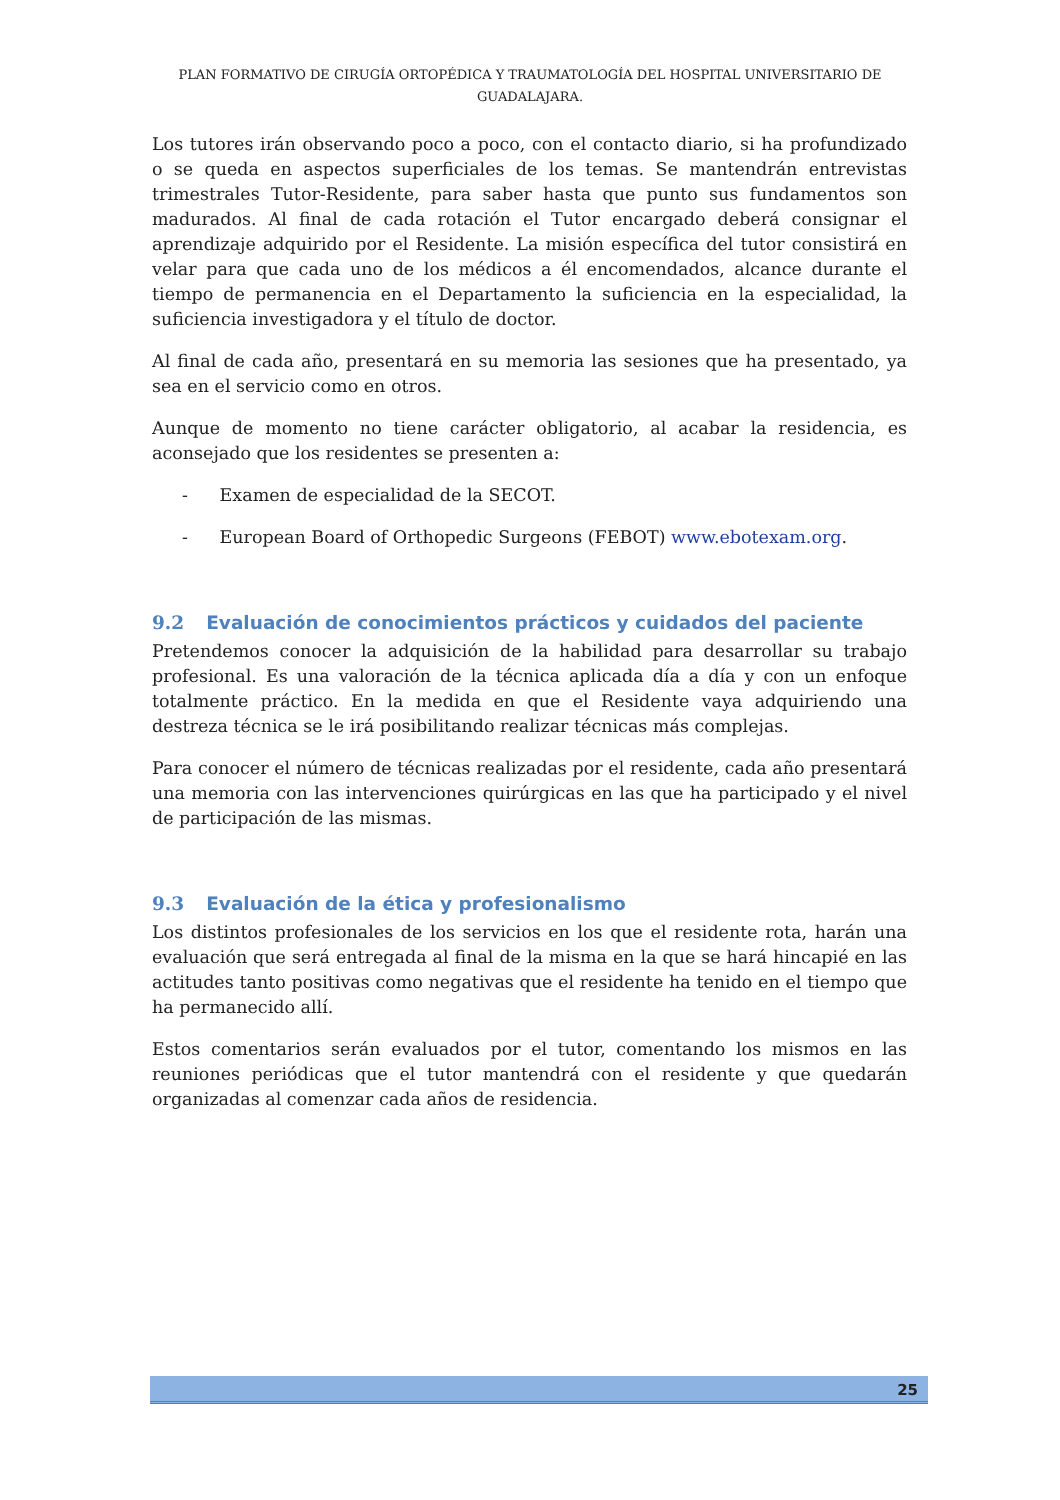PLAN FORMATIVO DE CIRUGÍA ORTOPÉDICA Y TRAUMATOLOGÍA DEL HOSPITAL UNIVERSITARIO DE GUADALAJARA.
Los tutores irán observando poco a poco, con el contacto diario, si ha profundizado o se queda en aspectos superficiales de los temas. Se mantendrán entrevistas trimestrales Tutor-Residente, para saber hasta que punto sus fundamentos son madurados. Al final de cada rotación el Tutor encargado deberá consignar el aprendizaje adquirido por el Residente. La misión específica del tutor consistirá en velar para que cada uno de los médicos a él encomendados, alcance durante el tiempo de permanencia en el Departamento la suficiencia en la especialidad, la suficiencia investigadora y el título de doctor.
Al final de cada año, presentará en su memoria las sesiones que ha presentado, ya sea en el servicio como en otros.
Aunque de momento no tiene carácter obligatorio, al acabar la residencia, es aconsejado que los residentes se presenten a:
- Examen de especialidad de la SECOT.
- European Board of Orthopedic Surgeons (FEBOT) www.ebotexam.org.
9.2 Evaluación de conocimientos prácticos y cuidados del paciente
Pretendemos conocer la adquisición de la habilidad para desarrollar su trabajo profesional. Es una valoración de la técnica aplicada día a día y con un enfoque totalmente práctico. En la medida en que el Residente vaya adquiriendo una destreza técnica se le irá posibilitando realizar técnicas más complejas.
Para conocer el número de técnicas realizadas por el residente, cada año presentará una memoria con las intervenciones quirúrgicas en las que ha participado y el nivel de participación de las mismas.
9.3 Evaluación de la ética y profesionalismo
Los distintos profesionales de los servicios en los que el residente rota, harán una evaluación que será entregada al final de la misma en la que se hará hincapié en las actitudes tanto positivas como negativas que el residente ha tenido en el tiempo que ha permanecido allí.
Estos comentarios serán evaluados por el tutor, comentando los mismos en las reuniones periódicas que el tutor mantendrá con el residente y que quedarán organizadas al comenzar cada años de residencia.
25